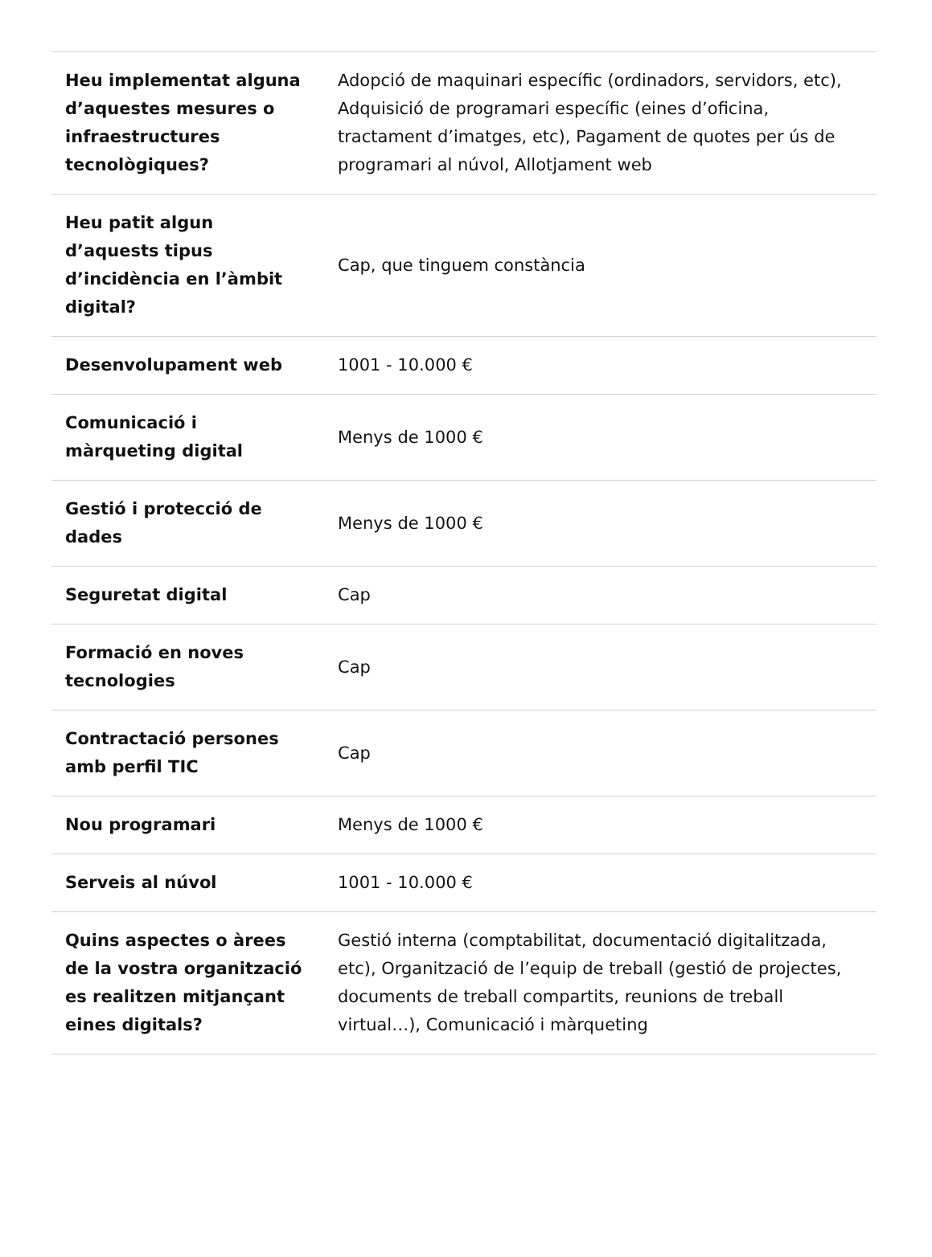| Heu implementat alguna d’aquestes mesures o infraestructures tecnològiques? | Adopció de maquinari específic (ordinadors, servidors, etc), Adquisició de programari específic (eines d’oficina, tractament d’imatges, etc), Pagament de quotes per ús de programari al núvol, Allotjament web |
| Heu patit algun d’aquests tipus d’incidència en l’àmbit digital? | Cap, que tinguem constància |
| Desenvolupament web | 1001 - 10.000 € |
| Comunicació i màrqueting digital | Menys de 1000 € |
| Gestió i protecció de dades | Menys de 1000 € |
| Seguretat digital | Cap |
| Formació en noves tecnologies | Cap |
| Contractació persones amb perfil TIC | Cap |
| Nou programari | Menys de 1000 € |
| Serveis al núvol | 1001 - 10.000 € |
| Quins aspectes o àrees de la vostra organització es realitzen mitjançant eines digitals? | Gestió interna (comptabilitat, documentació digitalitzada, etc), Organització de l’equip de treball (gestió de projectes, documents de treball compartits, reunions de treball virtual…), Comunicació i màrqueting |